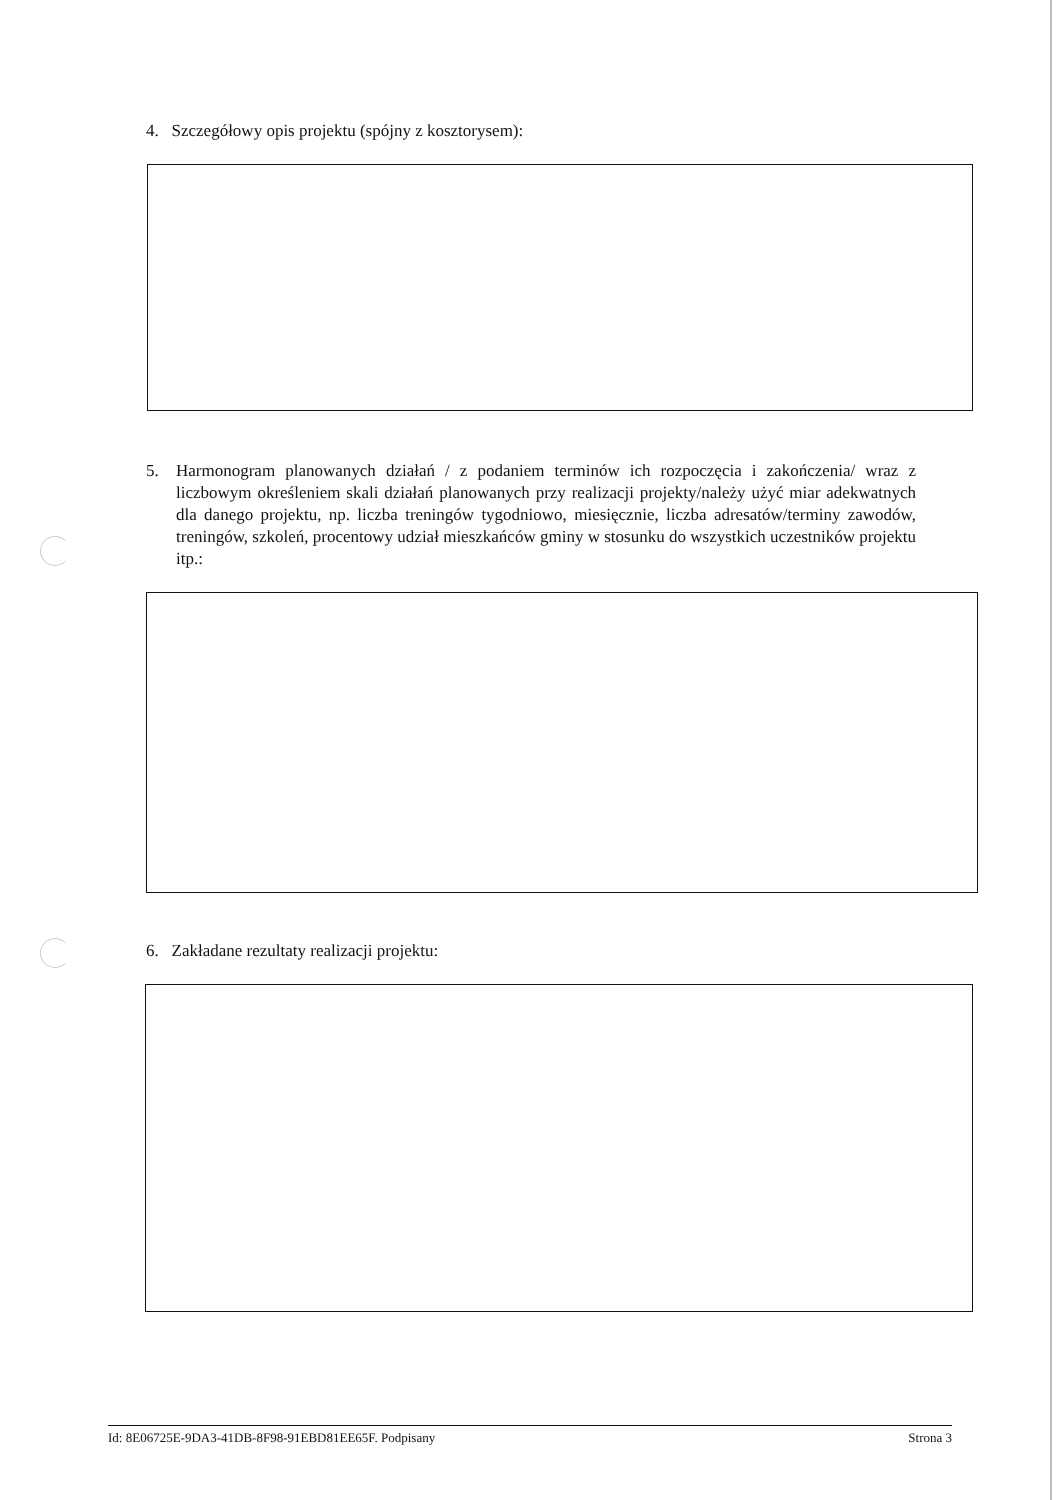4. Szczegółowy opis projektu (spójny z kosztorysem):
5. Harmonogram planowanych działań / z podaniem terminów ich rozpoczęcia i zakończenia/ wraz z liczbowym określeniem skali działań planowanych przy realizacji projekty/należy użyć miar adekwatnych dla danego projektu, np. liczba treningów tygodniowo, miesięcznie, liczba adresatów/terminy zawodów, treningów, szkoleń, procentowy udział mieszkańców gminy w stosunku do wszystkich uczestników projektu itp.:
6. Zakładane rezultaty realizacji projektu:
Id: 8E06725E-9DA3-41DB-8F98-91EBD81EE65F. Podpisany Strona 3